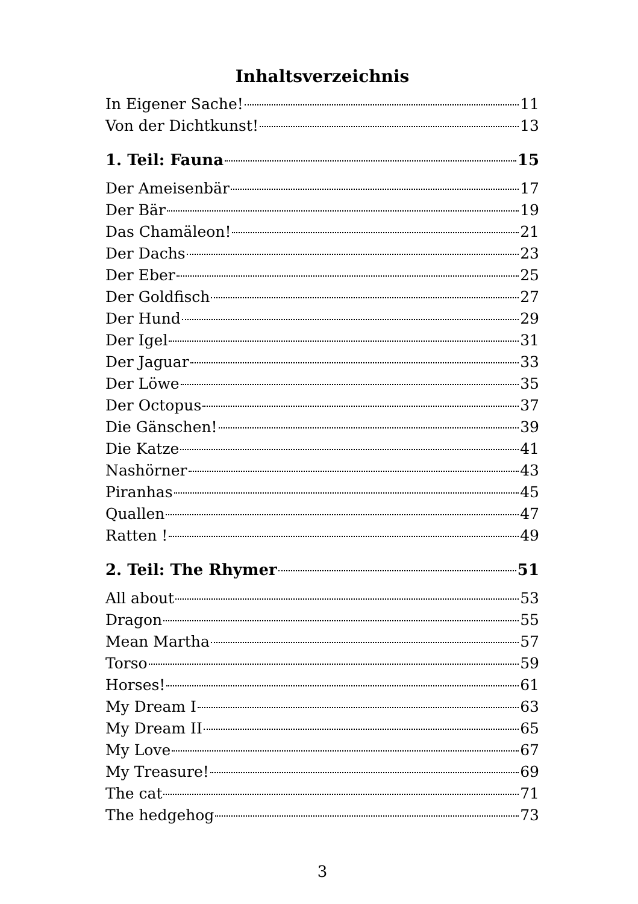Inhaltsverzeichnis
In Eigener Sache! 11
Von der Dichtkunst! 13
1. Teil: Fauna 15
Der Ameisenbär 17
Der Bär 19
Das Chamäleon! 21
Der Dachs 23
Der Eber 25
Der Goldfisch 27
Der Hund 29
Der Igel 31
Der Jaguar 33
Der Löwe 35
Der Octopus 37
Die Gänschen! 39
Die Katze 41
Nashörner 43
Piranhas 45
Quallen 47
Ratten ! 49
2. Teil: The Rhymer 51
All about 53
Dragon 55
Mean Martha 57
Torso 59
Horses! 61
My Dream I 63
My Dream II 65
My Love 67
My Treasure! 69
The cat 71
The hedgehog 73
3